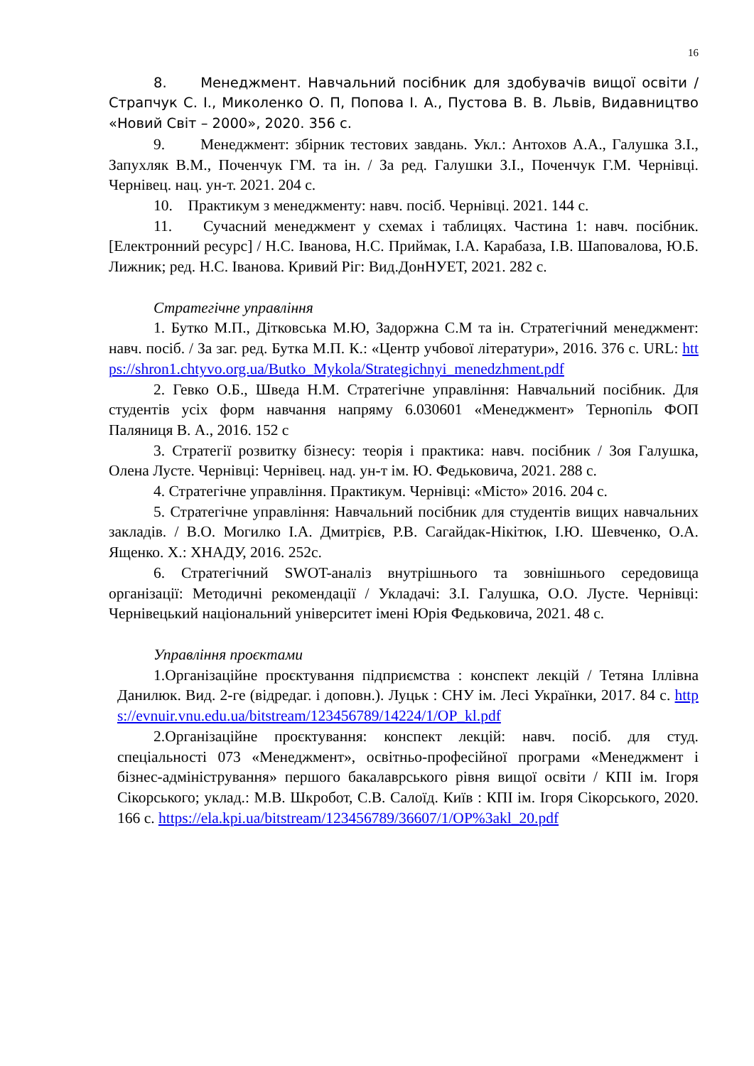16
8. Менеджмент. Навчальний посібник для здобувачів вищої освіти / Страпчук С. І., Миколенко О. П, Попова І. А., Пустова В. В. Львів, Видавництво «Новий Світ – 2000», 2020. 356 с.
9. Менеджмент: збірник тестових завдань. Укл.: Антохов А.А., Галушка З.І., Запухляк В.М., Поченчук ГМ. та ін. / За ред. Галушки З.І., Поченчук Г.М. Чернівці. Чернівец. нац. ун-т. 2021. 204 с.
10. Практикум з менеджменту: навч. посіб. Чернівці. 2021. 144 с.
11. Сучасний менеджмент у схемах і таблицях. Частина 1: навч. посібник. [Електронний ресурс] / Н.С. Іванова, Н.С. Приймак, І.А. Карабаза, І.В. Шаповалова, Ю.Б. Лижник; ред. Н.С. Іванова. Кривий Ріг: Вид.ДонНУЕТ, 2021. 282 с.
Стратегічне управління
1. Бутко М.П., Дітковська М.Ю, Задоржна С.М та ін. Стратегічний менеджмент: навч. посіб. / За заг. ред. Бутка М.П. К.: «Центр учбової літератури», 2016. 376 с. URL: https://shron1.chtyvo.org.ua/Butko_Mykola/Strategichnyi_menedzhment.pdf
2. Гевко О.Б., Шведа Н.М. Стратегічне управління: Навчальний посібник. Для студентів усіх форм навчання напряму 6.030601 «Менеджмент» Тернопіль ФОП Паляниця В. А., 2016. 152 с
3. Стратегії розвитку бізнесу: теорія і практика: навч. посібник / Зоя Галушка, Олена Лусте. Чернівці: Чернівец. над. ун-т ім. Ю. Федьковича, 2021. 288 с.
4. Стратегічне управління. Практикум. Чернівці: «Місто» 2016. 204 с.
5. Стратегічне управління: Навчальний посібник для студентів вищих навчальних закладів. / В.О. Могилко І.А. Дмитрієв, Р.В. Сагайдак-Нікітюк, І.Ю. Шевченко, О.А. Ященко. Х.: ХНАДУ, 2016. 252с.
6. Стратегічний SWOT-аналіз внутрішнього та зовнішнього середовища організації: Методичні рекомендації / Укладачі: З.І. Галушка, О.О. Лусте. Чернівці: Чернівецький національний університет імені Юрія Федьковича, 2021. 48 с.
Управління проєктами
1.Організаційне проєктування підприємства : конспект лекцій / Тетяна Іллівна Данилюк. Вид. 2-ге (відредаг. і доповн.). Луцьк : СНУ ім. Лесі Українки, 2017. 84 с. https://evnuir.vnu.edu.ua/bitstream/123456789/14224/1/OP_kl.pdf
2.Організаційне проєктування: конспект лекцій: навч. посіб. для студ. спеціальності 073 «Менеджмент», освітньо-професійної програми «Менеджмент і бізнес-адміністрування» першого бакалаврського рівня вищої освіти / КПІ ім. Ігоря Сікорського; уклад.: М.В. Шкробот, С.В. Салоїд. Київ : КПІ ім. Ігоря Сікорського, 2020. 166 с. https://ela.kpi.ua/bitstream/123456789/36607/1/OP%3akl_20.pdf